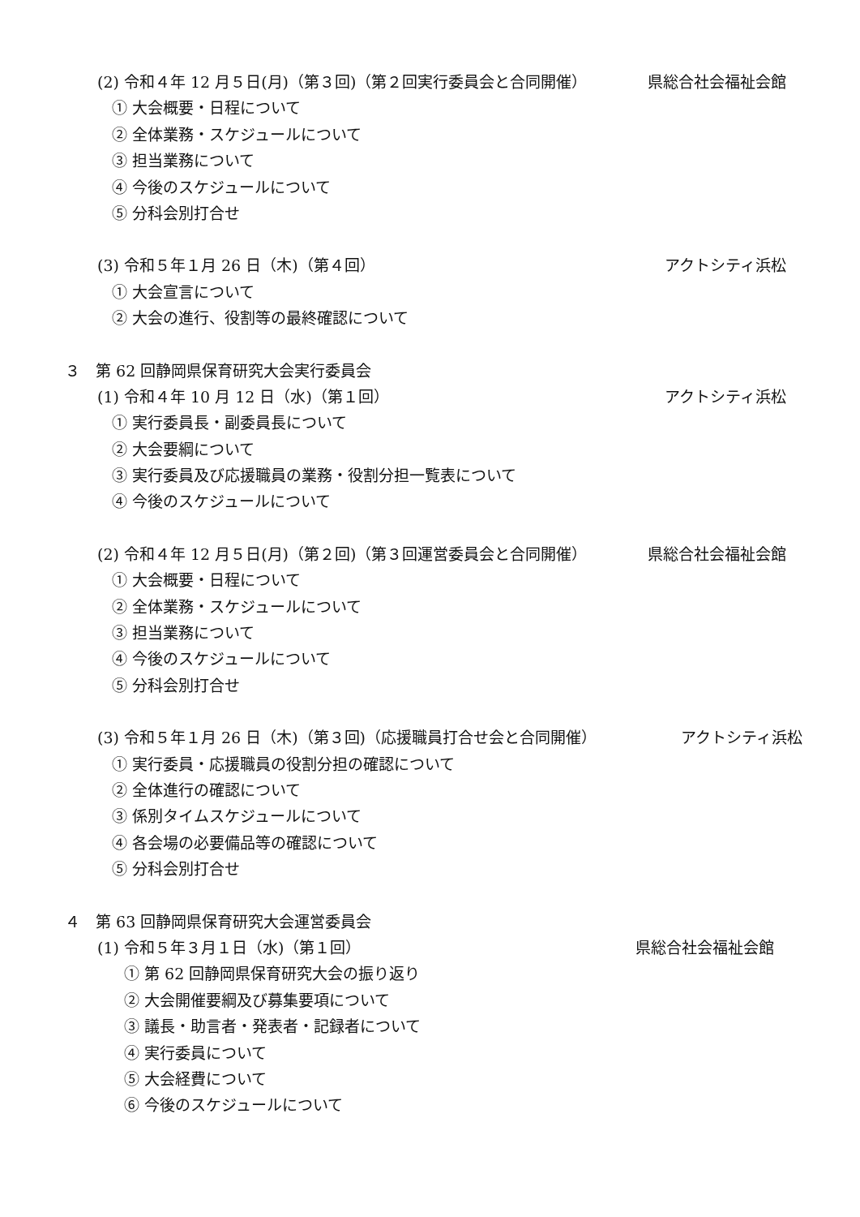(2) 令和４年 12 月５日(月)（第３回)（第２回実行委員会と合同開催） 県総合社会福祉会館
① 大会概要・日程について
② 全体業務・スケジュールについて
③ 担当業務について
④ 今後のスケジュールについて
⑤ 分科会別打合せ
(3) 令和５年１月 26 日（木)（第４回） アクトシティ浜松
① 大会宣言について
② 大会の進行、役割等の最終確認について
３　第 62 回静岡県保育研究大会実行委員会
(1) 令和４年 10 月 12 日（水)（第１回） アクトシティ浜松
① 実行委員長・副委員長について
② 大会要綱について
③ 実行委員及び応援職員の業務・役割分担一覧表について
④ 今後のスケジュールについて
(2) 令和４年 12 月５日(月)（第２回)（第３回運営委員会と合同開催） 県総合社会福祉会館
① 大会概要・日程について
② 全体業務・スケジュールについて
③ 担当業務について
④ 今後のスケジュールについて
⑤ 分科会別打合せ
(3) 令和５年１月 26 日（木)（第３回)（応援職員打合せ会と合同開催） アクトシティ浜松
① 実行委員・応援職員の役割分担の確認について
② 全体進行の確認について
③ 係別タイムスケジュールについて
④ 各会場の必要備品等の確認について
⑤ 分科会別打合せ
４　第 63 回静岡県保育研究大会運営委員会
(1) 令和５年３月１日（水)（第１回） 県総合社会福祉会館
① 第 62 回静岡県保育研究大会の振り返り
② 大会開催要綱及び募集要項について
③ 議長・助言者・発表者・記録者について
④ 実行委員について
⑤ 大会経費について
⑥ 今後のスケジュールについて